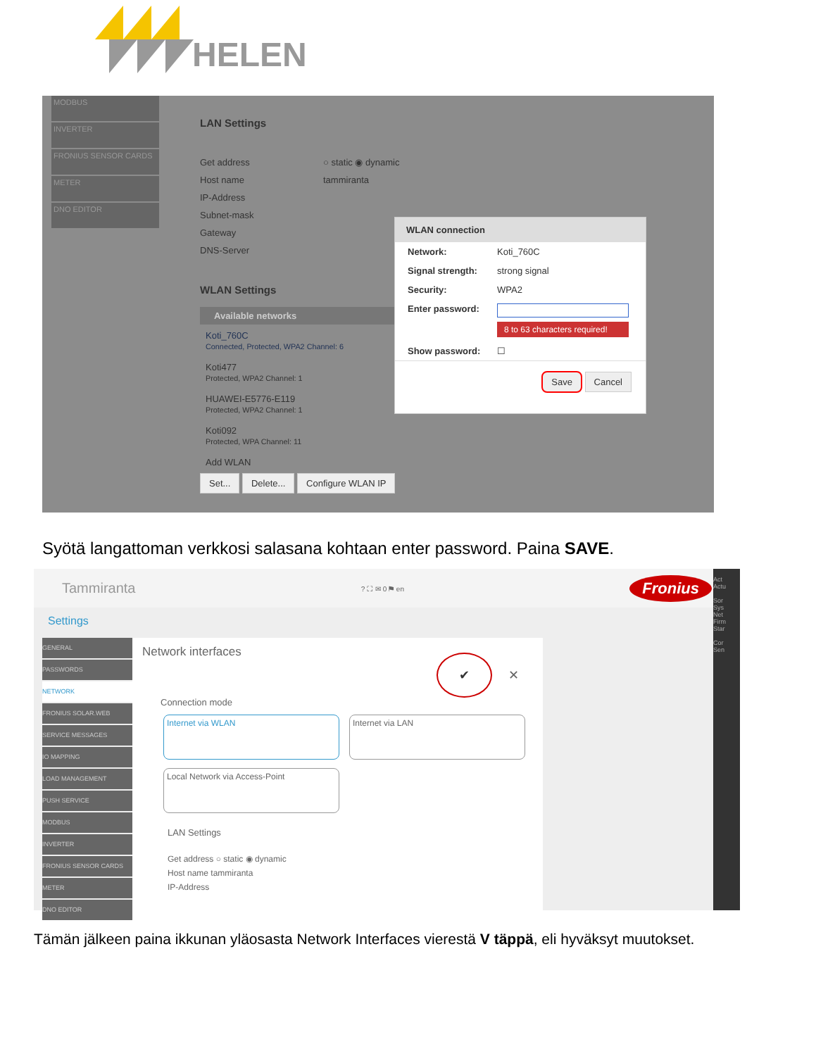HELEN
MODBUS
INVERTER
FRONIUS SENSOR CARDS
METER
DNO EDITOR
LAN Settings
Get address ○ static ◉ dynamic
Host name tammiranta
IP-Address
Subnet-mask
Gateway
DNS-Server
WLAN Settings
Available networks
Koti_760C
Connected, Protected, WPA2 Channel: 6
Koti477
Protected, WPA2 Channel: 1
HUAWEI-E5776-E119
Protected, WPA2 Channel: 1
Koti092
Protected, WPA Channel: 11
Add WLAN
Set... Delete... Configure WLAN IP
WLAN connection
Network: Koti_760C
Signal strength: strong signal
Security: WPA2
Enter password:
8 to 63 characters required!
Show password: ☐
Save Cancel
Syötä langattoman verkkosi salasana kohtaan enter password. Paina SAVE.
Tammiranta? ⛶ ✉ 0 ⚑ en Fronius
Settings
GENERAL
PASSWORDS
NETWORK
FRONIUS SOLAR.WEB
SERVICE MESSAGES
IO MAPPING
LOAD MANAGEMENT
PUSH SERVICE
MODBUS
INVERTER
FRONIUS SENSOR CARDS
METER
DNO EDITOR
Network interfaces
✔ ✕
Connection mode
Internet via WLAN Internet via LAN
Local Network via Access-Point
LAN Settings
Get address ○ static ◉ dynamic
Host name tammiranta
IP-Address
Act
Actu
Sor
Sys
Net
Firm
Star
Cor
Sen
Tämän jälkeen paina ikkunan yläosasta Network Interfaces vierestä V täppä, eli hyväksyt muutokset.